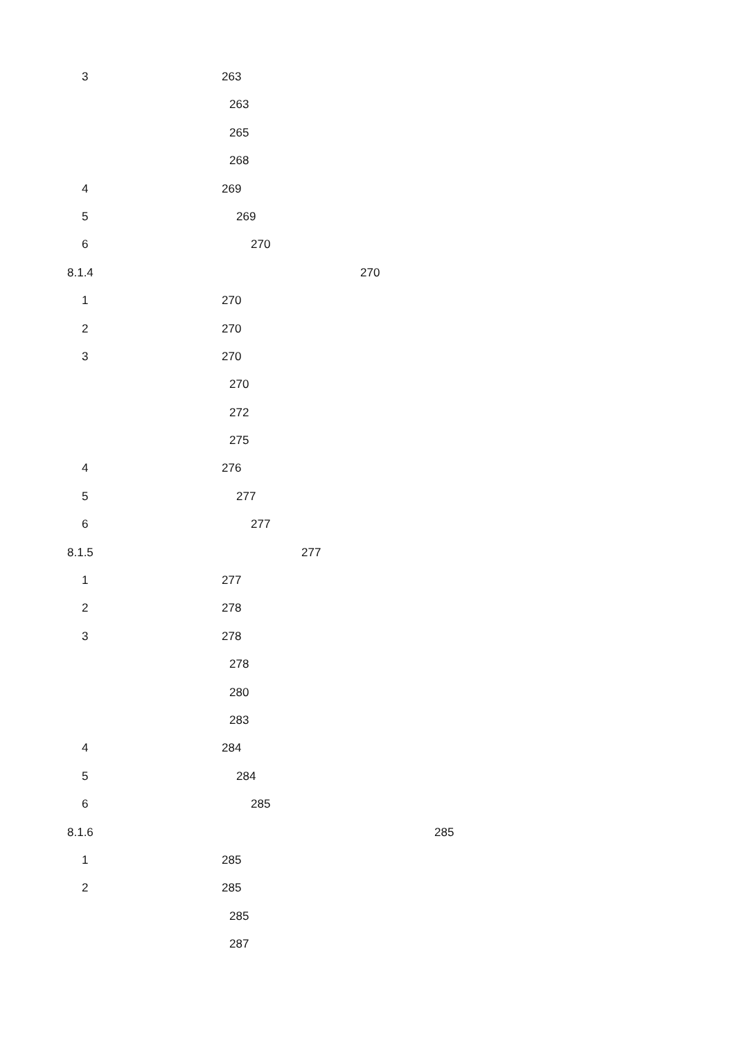3 263 263 265 268
4 269
5 269
6 270
8.1.4 270
1 270
2 270
3 270 270 272 275
4 276
5 277
6 277
8.1.5 277
1 277
2 278
3 278 278 280 283
4 284
5 284
6 285
8.1.6 285
1 285
2 285 285 287